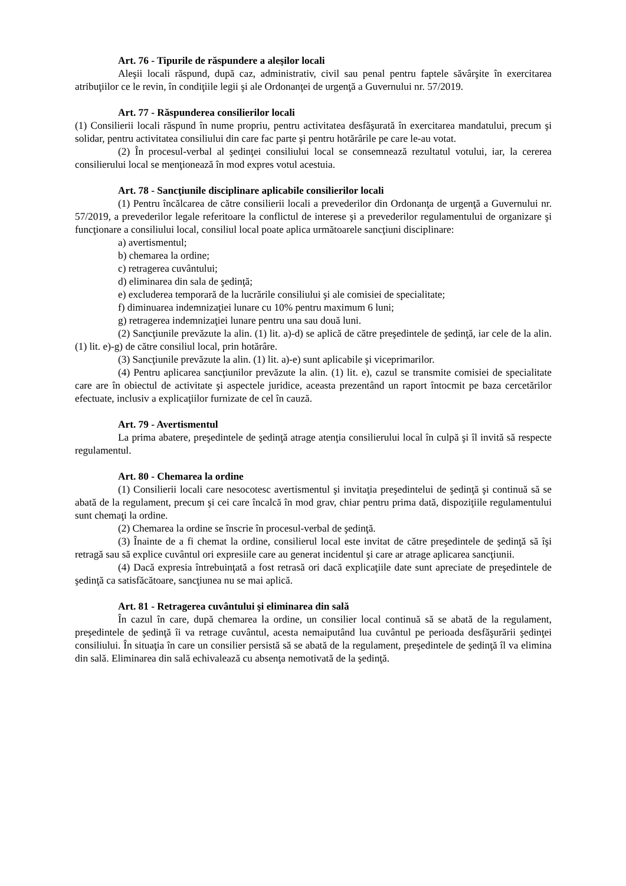Art. 76 - Tipurile de răspundere a aleşilor locali
Aleşii locali răspund, după caz, administrativ, civil sau penal pentru faptele săvârşite în exercitarea atribuţiilor ce le revin, în condiţiile legii şi ale Ordonanţei de urgenţă a Guvernului nr. 57/2019.
Art. 77 - Răspunderea consilierilor locali
(1) Consilierii locali răspund în nume propriu, pentru activitatea desfăşurată în exercitarea mandatului, precum şi solidar, pentru activitatea consiliului din care fac parte şi pentru hotărârile pe care le-au votat.
(2) În procesul-verbal al şedinţei consiliului local se consemnează rezultatul votului, iar, la cererea consilierului local se menţionează în mod expres votul acestuia.
Art. 78 - Sancţiunile disciplinare aplicabile consilierilor locali
(1) Pentru încălcarea de către consilierii locali a prevederilor din Ordonanţa de urgenţă a Guvernului nr. 57/2019, a prevederilor legale referitoare la conflictul de interese şi a prevederilor regulamentului de organizare şi funcţionare a consiliului local, consiliul local poate aplica următoarele sancţiuni disciplinare:
a) avertismentul;
b) chemarea la ordine;
c) retragerea cuvântului;
d) eliminarea din sala de şedinţă;
e) excluderea temporară de la lucrările consiliului şi ale comisiei de specialitate;
f) diminuarea indemnizaţiei lunare cu 10% pentru maximum 6 luni;
g) retragerea indemnizaţiei lunare pentru una sau două luni.
(2) Sancţiunile prevăzute la alin. (1) lit. a)-d) se aplică de către preşedintele de şedinţă, iar cele de la alin. (1) lit. e)-g) de către consiliul local, prin hotărâre.
(3) Sancţiunile prevăzute la alin. (1) lit. a)-e) sunt aplicabile şi viceprimarilor.
(4) Pentru aplicarea sancţiunilor prevăzute la alin. (1) lit. e), cazul se transmite comisiei de specialitate care are în obiectul de activitate şi aspectele juridice, aceasta prezentând un raport întocmit pe baza cercetărilor efectuate, inclusiv a explicaţiilor furnizate de cel în cauză.
Art. 79 - Avertismentul
La prima abatere, preşedintele de şedinţă atrage atenţia consilierului local în culpă şi îl invită să respecte regulamentul.
Art. 80 - Chemarea la ordine
(1) Consilierii locali care nesocotesc avertismentul şi invitaţia preşedintelui de şedinţă şi continuă să se abată de la regulament, precum şi cei care încalcă în mod grav, chiar pentru prima dată, dispoziţiile regulamentului sunt chemaţi la ordine.
(2) Chemarea la ordine se înscrie în procesul-verbal de şedinţă.
(3) Înainte de a fi chemat la ordine, consilierul local este invitat de către preşedintele de şedinţă să îşi retragă sau să explice cuvântul ori expresiile care au generat incidentul şi care ar atrage aplicarea sancţiunii.
(4) Dacă expresia întrebuinţată a fost retrasă ori dacă explicaţiile date sunt apreciate de preşedintele de şedinţă ca satisfăcătoare, sancţiunea nu se mai aplică.
Art. 81 - Retragerea cuvântului şi eliminarea din sală
În cazul în care, după chemarea la ordine, un consilier local continuă să se abată de la regulament, preşedintele de şedinţă îi va retrage cuvântul, acesta nemaiputând lua cuvântul pe perioada desfăşurării şedinţei consiliului. În situaţia în care un consilier persistă să se abată de la regulament, preşedintele de şedinţă îl va elimina din sală. Eliminarea din sală echivalează cu absenţa nemotivată de la şedinţă.